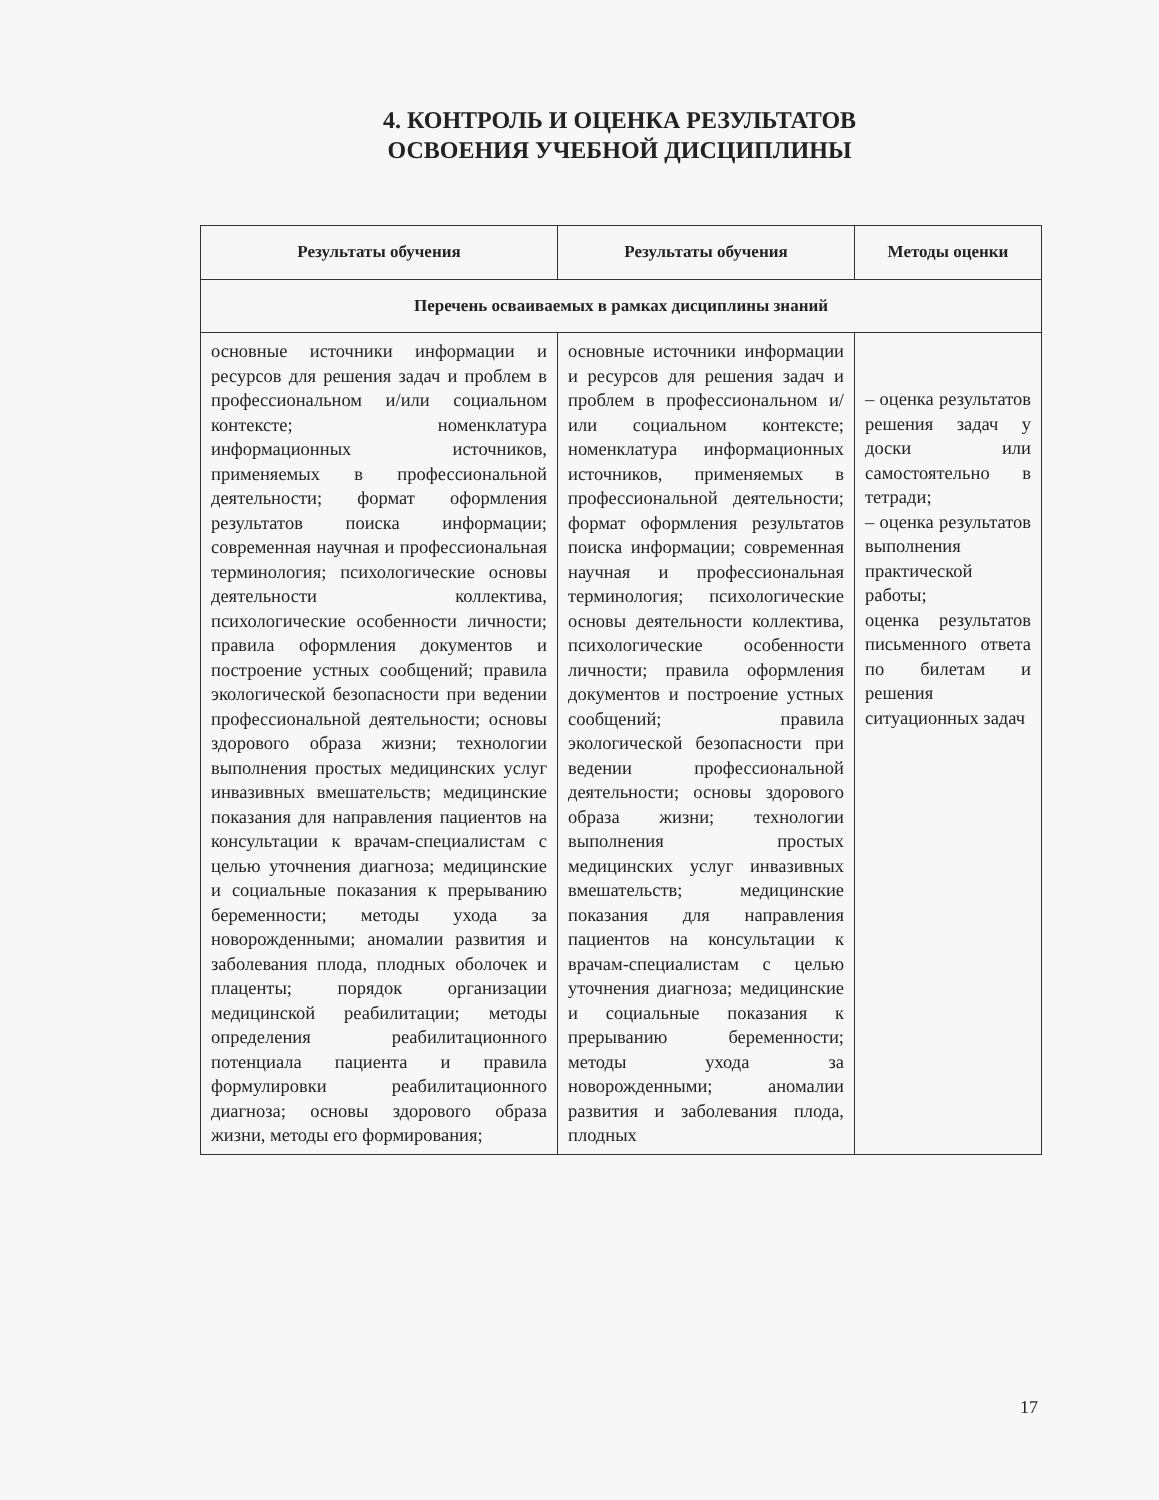4. КОНТРОЛЬ И ОЦЕНКА РЕЗУЛЬТАТОВ
ОСВОЕНИЯ УЧЕБНОЙ ДИСЦИПЛИНЫ
| Результаты обучения | Результаты обучения | Методы оценки |
| --- | --- | --- |
| Перечень осваиваемых в рамках дисциплины знаний | | |
| основные источники информации и ресурсов для решения задач и проблем в профессиональном и/или социальном контексте; номенклатура информационных источников, применяемых в профессиональной деятельности; формат оформления результатов поиска информации; современная научная и профессиональная терминология; психологические основы деятельности коллектива, психологические особенности личности; правила оформления документов и построение устных сообщений; правила экологической безопасности при ведении профессиональной деятельности; основы здорового образа жизни; технологии выполнения простых медицинских услуг инвазивных вмешательств; медицинские показания для направления пациентов на консультации к врачам-специалистам с целью уточнения диагноза; медицинские и социальные показания к прерыванию беременности; методы ухода за новорожденными; аномалии развития и заболевания плода, плодных оболочек и плаценты; порядок организации медицинской реабилитации; методы определения реабилитационного потенциала пациента и правила формулировки реабилитационного диагноза; основы здорового образа жизни, методы его формирования; | основные источники информации и ресурсов для решения задач и проблем в профессиональном и/или социальном контексте; номенклатура информационных источников, применяемых в профессиональной деятельности; формат оформления результатов поиска информации; современная научная и профессиональная терминология; психологические основы деятельности коллектива, психологические особенности личности; правила оформления документов и построение устных сообщений; правила экологической безопасности при ведении профессиональной деятельности; основы здорового образа жизни; технологии выполнения простых медицинских услуг инвазивных вмешательств; медицинские показания для направления пациентов на консультации к врачам-специалистам с целью уточнения диагноза; медицинские и социальные показания к прерыванию беременности; методы ухода за новорожденными; аномалии развития и заболевания плода, плодных | – оценка результатов решения задач у доски или самостоятельно в тетради; – оценка результатов выполнения практической работы; оценка результатов письменного ответа по билетам и решения ситуационных задач |
17